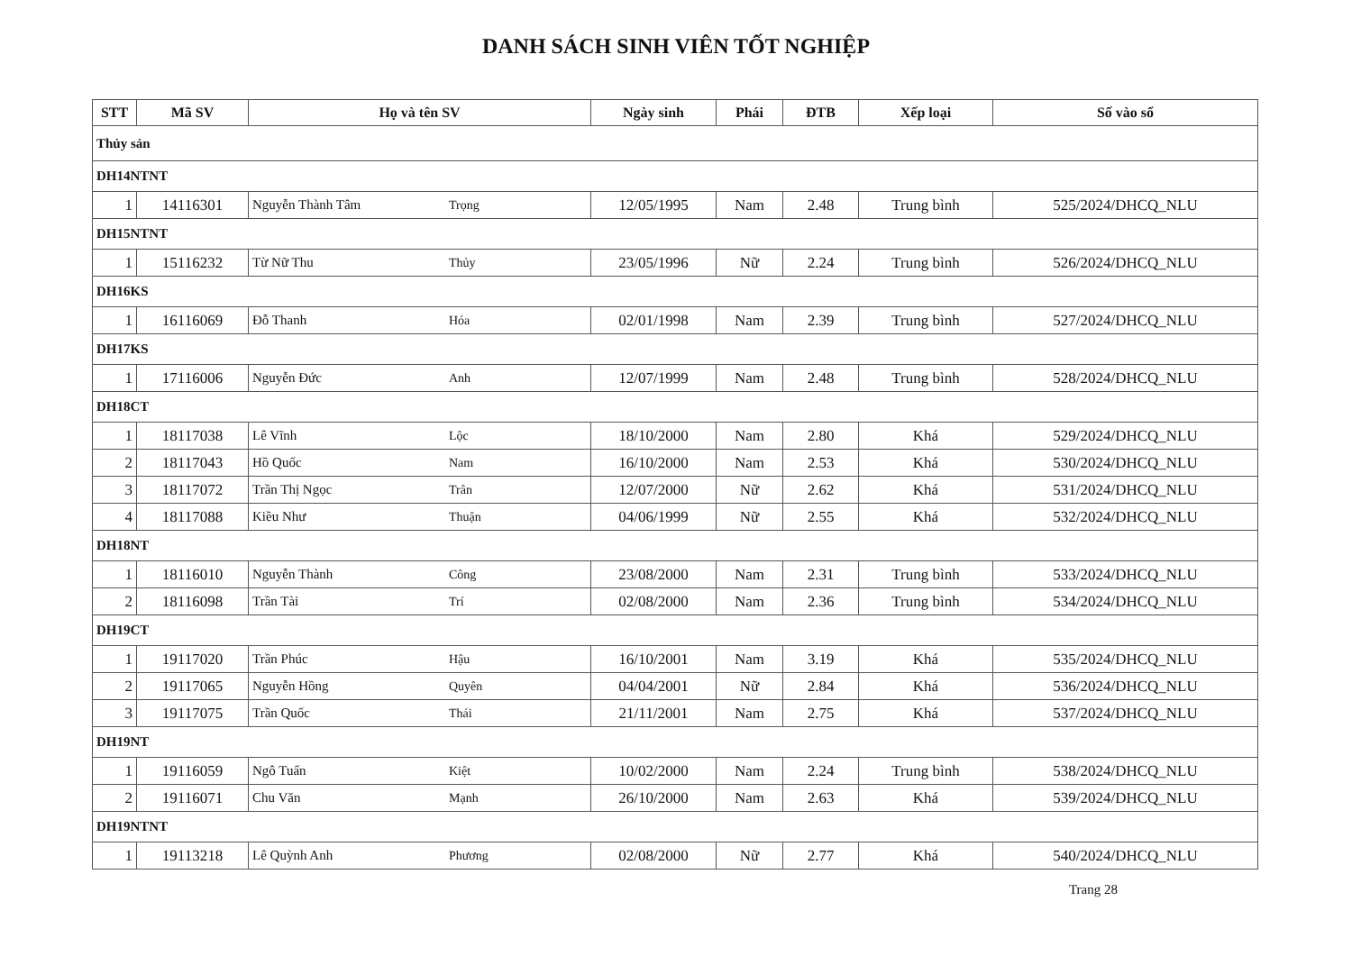DANH SÁCH SINH VIÊN TỐT NGHIỆP
| STT | Mã SV | Họ và tên SV | | Ngày sinh | Phái | ĐTB | Xếp loại | Số vào sổ |
| --- | --- | --- | --- | --- | --- | --- | --- | --- |
| Thủy sản | | | | | | | | |
| DH14NTNT | | | | | | | | |
| 1 | 14116301 | Nguyễn Thành Tâm | Trọng | 12/05/1995 | Nam | 2.48 | Trung bình | 525/2024/DHCQ_NLU |
| DH15NTNT | | | | | | | | |
| 1 | 15116232 | Từ Nữ Thu | Thủy | 23/05/1996 | Nữ | 2.24 | Trung bình | 526/2024/DHCQ_NLU |
| DH16KS | | | | | | | | |
| 1 | 16116069 | Đỗ Thanh | Hóa | 02/01/1998 | Nam | 2.39 | Trung bình | 527/2024/DHCQ_NLU |
| DH17KS | | | | | | | | |
| 1 | 17116006 | Nguyễn Đức | Anh | 12/07/1999 | Nam | 2.48 | Trung bình | 528/2024/DHCQ_NLU |
| DH18CT | | | | | | | | |
| 1 | 18117038 | Lê Vĩnh | Lộc | 18/10/2000 | Nam | 2.80 | Khá | 529/2024/DHCQ_NLU |
| 2 | 18117043 | Hồ Quốc | Nam | 16/10/2000 | Nam | 2.53 | Khá | 530/2024/DHCQ_NLU |
| 3 | 18117072 | Trần Thị Ngọc | Trân | 12/07/2000 | Nữ | 2.62 | Khá | 531/2024/DHCQ_NLU |
| 4 | 18117088 | Kiều Như | Thuận | 04/06/1999 | Nữ | 2.55 | Khá | 532/2024/DHCQ_NLU |
| DH18NT | | | | | | | | |
| 1 | 18116010 | Nguyễn Thành | Công | 23/08/2000 | Nam | 2.31 | Trung bình | 533/2024/DHCQ_NLU |
| 2 | 18116098 | Trần Tài | Trí | 02/08/2000 | Nam | 2.36 | Trung bình | 534/2024/DHCQ_NLU |
| DH19CT | | | | | | | | |
| 1 | 19117020 | Trần Phúc | Hậu | 16/10/2001 | Nam | 3.19 | Khá | 535/2024/DHCQ_NLU |
| 2 | 19117065 | Nguyễn Hồng | Quyên | 04/04/2001 | Nữ | 2.84 | Khá | 536/2024/DHCQ_NLU |
| 3 | 19117075 | Trần Quốc | Thái | 21/11/2001 | Nam | 2.75 | Khá | 537/2024/DHCQ_NLU |
| DH19NT | | | | | | | | |
| 1 | 19116059 | Ngô Tuấn | Kiệt | 10/02/2000 | Nam | 2.24 | Trung bình | 538/2024/DHCQ_NLU |
| 2 | 19116071 | Chu Văn | Mạnh | 26/10/2000 | Nam | 2.63 | Khá | 539/2024/DHCQ_NLU |
| DH19NTNT | | | | | | | | |
| 1 | 19113218 | Lê Quỳnh Anh | Phương | 02/08/2000 | Nữ | 2.77 | Khá | 540/2024/DHCQ_NLU |
Trang 28